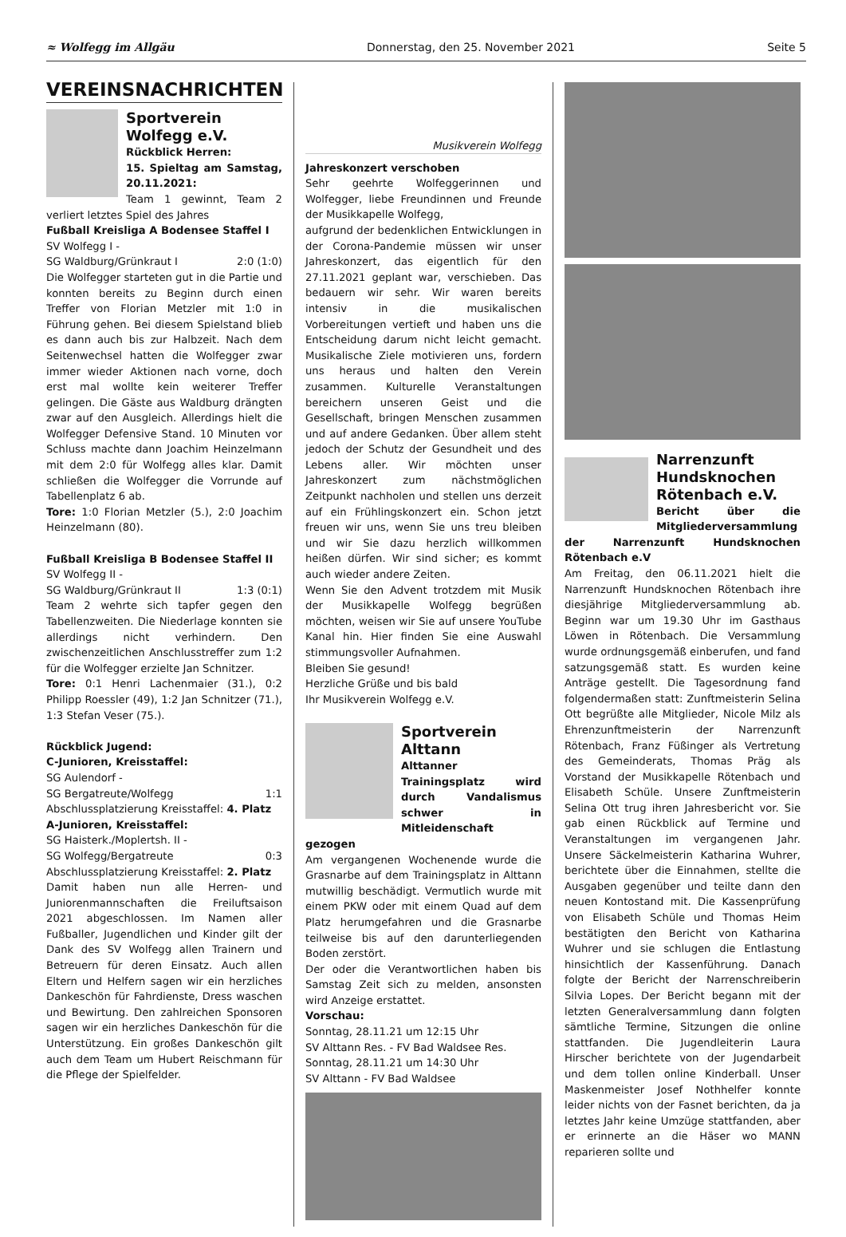≈ Wolfegg im Allgäu Donnerstag, den 25. November 2021 Seite 5
VEREINSNACHRICHTEN
Sportverein Wolfegg e.V.
Rückblick Herren:
15. Spieltag am Samstag, 20.11.2021:
Team 1 gewinnt, Team 2 verliert letztes Spiel des Jahres
Fußball Kreisliga A Bodensee Staffel I
SV Wolfegg I -
SG Waldburg/Grünkraut I 2:0 (1:0)
Die Wolfegger starteten gut in die Partie und konnten bereits zu Beginn durch einen Treffer von Florian Metzler mit 1:0 in Führung gehen. Bei diesem Spielstand blieb es dann auch bis zur Halbzeit. Nach dem Seitenwechsel hatten die Wolfegger zwar immer wieder Aktionen nach vorne, doch erst mal wollte kein weiterer Treffer gelingen. Die Gäste aus Waldburg drängten zwar auf den Ausgleich. Allerdings hielt die Wolfegger Defensive Stand. 10 Minuten vor Schluss machte dann Joachim Heinzelmann mit dem 2:0 für Wolfegg alles klar. Damit schließen die Wolfegger die Vorrunde auf Tabellenplatz 6 ab.
Tore: 1:0 Florian Metzler (5.), 2:0 Joachim Heinzelmann (80).
Fußball Kreisliga B Bodensee Staffel II
SV Wolfegg II -
SG Waldburg/Grünkraut II 1:3 (0:1)
Team 2 wehrte sich tapfer gegen den Tabellenzweiten. Die Niederlage konnten sie allerdings nicht verhindern. Den zwischenzeitlichen Anschlusstreffer zum 1:2 für die Wolfegger erzielte Jan Schnitzer.
Tore: 0:1 Henri Lachenmaier (31.), 0:2 Philipp Roessler (49), 1:2 Jan Schnitzer (71.), 1:3 Stefan Veser (75.).
Rückblick Jugend:
C-Junioren, Kreisstaffel:
SG Aulendorf -
SG Bergatreute/Wolfegg 1:1
Abschlussplatzierung Kreisstaffel: 4. Platz
A-Junioren, Kreisstaffel:
SG Haisterk./Moplertsh. II -
SG Wolfegg/Bergatreute 0:3
Abschlussplatzierung Kreisstaffel: 2. Platz
Damit haben nun alle Herren- und Juniorenmannschaften die Freiluftsaison 2021 abgeschlossen. Im Namen aller Fußballer, Jugendlichen und Kinder gilt der Dank des SV Wolfegg allen Trainern und Betreuern für deren Einsatz. Auch allen Eltern und Helfern sagen wir ein herzliches Dankeschön für Fahrdienste, Dress waschen und Bewirtung. Den zahlreichen Sponsoren sagen wir ein herzliches Dankeschön für die Unterstützung. Ein großes Dankeschön gilt auch dem Team um Hubert Reischmann für die Pflege der Spielfelder.
Musikverein Wolfegg
Jahreskonzert verschoben
Sehr geehrte Wolfeggerinnen und Wolfegger, liebe Freundinnen und Freunde der Musikkapelle Wolfegg,
aufgrund der bedenklichen Entwicklungen in der Corona-Pandemie müssen wir unser Jahreskonzert, das eigentlich für den 27.11.2021 geplant war, verschieben. Das bedauern wir sehr. Wir waren bereits intensiv in die musikalischen Vorbereitungen vertieft und haben uns die Entscheidung darum nicht leicht gemacht. Musikalische Ziele motivieren uns, fordern uns heraus und halten den Verein zusammen. Kulturelle Veranstaltungen bereichern unseren Geist und die Gesellschaft, bringen Menschen zusammen und auf andere Gedanken. Über allem steht jedoch der Schutz der Gesundheit und des Lebens aller. Wir möchten unser Jahreskonzert zum nächstmöglichen Zeitpunkt nachholen und stellen uns derzeit auf ein Frühlingskonzert ein. Schon jetzt freuen wir uns, wenn Sie uns treu bleiben und wir Sie dazu herzlich willkommen heißen dürfen. Wir sind sicher; es kommt auch wieder andere Zeiten.
Wenn Sie den Advent trotzdem mit Musik der Musikkapelle Wolfegg begrüßen möchten, weisen wir Sie auf unsere YouTube Kanal hin. Hier finden Sie eine Auswahl stimmungsvoller Aufnahmen.
Bleiben Sie gesund!
Herzliche Grüße und bis bald
Ihr Musikverein Wolfegg e.V.
Sportverein Alttann
Alttanner Trainingsplatz wird durch Vandalismus schwer in Mitleidenschaft gezogen
Am vergangenen Wochenende wurde die Grasnarbe auf dem Trainingsplatz in Alttann mutwillig beschädigt. Vermutlich wurde mit einem PKW oder mit einem Quad auf dem Platz herumgefahren und die Grasnarbe teilweise bis auf den darunterliegenden Boden zerstört.
Der oder die Verantwortlichen haben bis Samstag Zeit sich zu melden, ansonsten wird Anzeige erstattet.
Vorschau:
Sonntag, 28.11.21 um 12:15 Uhr
SV Alttann Res. - FV Bad Waldsee Res.
Sonntag, 28.11.21 um 14:30 Uhr
SV Alttann - FV Bad Waldsee
Narrenzunft Hundsknochen Rötenbach e.V.
Bericht über die Mitgliederversammlung der Narrenzunft Hundsknochen Rötenbach e.V
Am Freitag, den 06.11.2021 hielt die Narrenzunft Hundsknochen Rötenbach ihre diesjährige Mitgliederversammlung ab. Beginn war um 19.30 Uhr im Gasthaus Löwen in Rötenbach. Die Versammlung wurde ordnungsgemäß einberufen, und fand satzungsgemäß statt. Es wurden keine Anträge gestellt. Die Tagesordnung fand folgendermaßen statt: Zunftmeisterin Selina Ott begrüßte alle Mitglieder, Nicole Milz als Ehrenzunftmeisterin der Narrenzunft Rötenbach, Franz Füßinger als Vertretung des Gemeinderats, Thomas Präg als Vorstand der Musikkapelle Rötenbach und Elisabeth Schüle. Unsere Zunftmeisterin Selina Ott trug ihren Jahresbericht vor. Sie gab einen Rückblick auf Termine und Veranstaltungen im vergangenen Jahr. Unsere Säckelmeisterin Katharina Wuhrer, berichtete über die Einnahmen, stellte die Ausgaben gegenüber und teilte dann den neuen Kontostand mit. Die Kassenprüfung von Elisabeth Schüle und Thomas Heim bestätigten den Bericht von Katharina Wuhrer und sie schlugen die Entlastung hinsichtlich der Kassenführung. Danach folgte der Bericht der Narrenschreiberin Silvia Lopes. Der Bericht begann mit der letzten Generalversammlung dann folgten sämtliche Termine, Sitzungen die online stattfanden. Die Jugendleiterin Laura Hirscher berichtete von der Jugendarbeit und dem tollen online Kinderball. Unser Maskenmeister Josef Nothhelfer konnte leider nichts von der Fasnet berichten, da ja letztes Jahr keine Umzüge stattfanden, aber er erinnerte an die Häser wo MANN reparieren sollte und